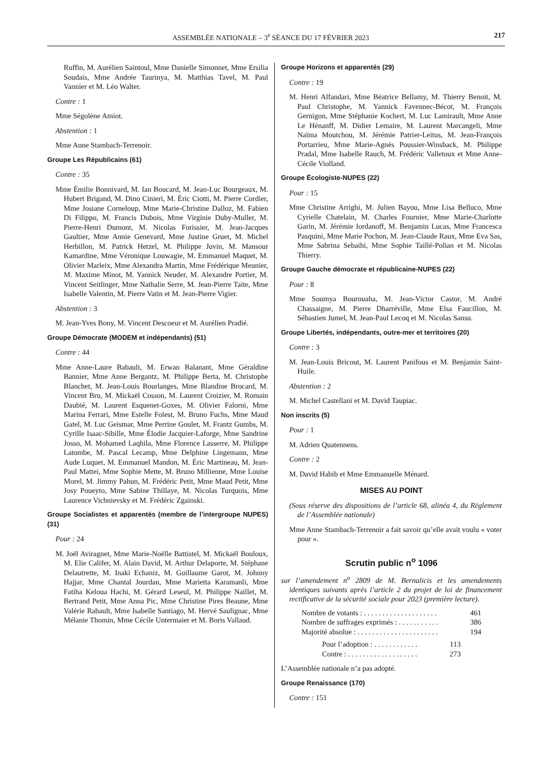ASSEMBLÉE NATIONALE – 3<sup>e</sup> SÉANCE DU 17 FÉVRIER 2023 217
Ruffin, M. Aurélien Saintoul, Mme Danielle Simonnet, Mme Ersilia Soudais, Mme Andrée Taurinya, M. Matthias Tavel, M. Paul Vannier et M. Léo Walter.
Contre : 1
Mme Ségolène Amiot.
Abstention : 1
Mme Anne Stambach-Terrenoir.
Groupe Les Républicains (61)
Contre : 35
Mme Émilie Bonnivard, M. Ian Boucard, M. Jean-Luc Bourgeaux, M. Hubert Brigand, M. Dino Cinieri, M. Éric Ciotti, M. Pierre Cordier, Mme Josiane Corneloup, Mme Marie-Christine Dalloz, M. Fabien Di Filippo, M. Francis Dubois, Mme Virginie Duby-Muller, M. Pierre-Henri Dumont, M. Nicolas Forissier, M. Jean-Jacques Gaultier, Mme Annie Genevard, Mme Justine Gruet, M. Michel Herbillon, M. Patrick Hetzel, M. Philippe Juvin, M. Mansour Kamardine, Mme Véronique Louwagie, M. Emmanuel Maquet, M. Olivier Marleix, Mme Alexandra Martin, Mme Frédérique Meunier, M. Maxime Minot, M. Yannick Neuder, M. Alexandre Portier, M. Vincent Seitlinger, Mme Nathalie Serre, M. Jean-Pierre Taite, Mme Isabelle Valentin, M. Pierre Vatin et M. Jean-Pierre Vigier.
Abstention : 3
M. Jean-Yves Bony, M. Vincent Descoeur et M. Aurélien Pradié.
Groupe Démocrate (MODEM et indépendants) (51)
Contre : 44
Mme Anne-Laure Babault, M. Erwan Balanant, Mme Géraldine Bannier, Mme Anne Bergantz, M. Philippe Berta, M. Christophe Blanchet, M. Jean-Louis Bourlanges, Mme Blandine Brocard, M. Vincent Bru, M. Mickaël Cosson, M. Laurent Croizier, M. Romain Daubié, M. Laurent Esquenet-Goxes, M. Olivier Falorni, Mme Marina Ferrari, Mme Estelle Folest, M. Bruno Fuchs, Mme Maud Gatel, M. Luc Geismar, Mme Perrine Goulet, M. Frantz Gumbs, M. Cyrille Isaac-Sibille, Mme Élodie Jacquier-Laforge, Mme Sandrine Josso, M. Mohamed Laqhila, Mme Florence Lasserre, M. Philippe Latombe, M. Pascal Lecamp, Mme Delphine Lingemann, Mme Aude Luquet, M. Emmanuel Mandon, M. Éric Martineau, M. Jean-Paul Mattei, Mme Sophie Mette, M. Bruno Millienne, Mme Louise Morel, M. Jimmy Pahun, M. Frédéric Petit, Mme Maud Petit, Mme Josy Poueyto, Mme Sabine Thillaye, M. Nicolas Turquois, Mme Laurence Vichnievsky et M. Frédéric Zgainski.
Groupe Socialistes et apparentés (membre de l’intergroupe NUPES) (31)
Pour : 24
M. Joël Aviragnet, Mme Marie-Noëlle Battistel, M. Mickaël Bouloux, M. Elie Califer, M. Alain David, M. Arthur Delaporte, M. Stéphane Delautrette, M. Inaki Echaniz, M. Guillaume Garot, M. Johnny Hajjar, Mme Chantal Jourdan, Mme Marietta Karamanli, Mme Fatiha Keloua Hachi, M. Gérard Leseul, M. Philippe Naillet, M. Bertrand Petit, Mme Anna Pic, Mme Christine Pires Beaune, Mme Valérie Rabault, Mme Isabelle Santiago, M. Hervé Saulignac, Mme Mélanie Thomin, Mme Cécile Untermaier et M. Boris Vallaud.
Groupe Horizons et apparentés (29)
Contre : 19
M. Henri Alfandari, Mme Béatrice Bellamy, M. Thierry Benoit, M. Paul Christophe, M. Yannick Favennec-Bécot, M. François Gernigon, Mme Stéphanie Kochert, M. Luc Lamirault, Mme Anne Le Hénanff, M. Didier Lemaire, M. Laurent Marcangeli, Mme Naïma Moutchou, M. Jérémie Patrier-Leitus, M. Jean-François Portarrieu, Mme Marie-Agnès Poussier-Winsback, M. Philippe Pradal, Mme Isabelle Rauch, M. Frédéric Valletoux et Mme Anne-Cécile Violland.
Groupe Écologiste-NUPES (22)
Pour : 15
Mme Christine Arrighi, M. Julien Bayou, Mme Lisa Belluco, Mme Cyrielle Chatelain, M. Charles Fournier, Mme Marie-Charlotte Garin, M. Jérémie Iordanoff, M. Benjamin Lucas, Mme Francesca Pasquini, Mme Marie Pochon, M. Jean-Claude Raux, Mme Eva Sas, Mme Sabrina Sebaihi, Mme Sophie Taillé-Polian et M. Nicolas Thierry.
Groupe Gauche démocrate et républicaine-NUPES (22)
Pour : 8
Mme Soumya Bourouaha, M. Jean-Victor Castor, M. André Chassaigne, M. Pierre Dharréville, Mme Elsa Faucillon, M. Sébastien Jumel, M. Jean-Paul Lecoq et M. Nicolas Sansu.
Groupe Libertés, indépendants, outre-mer et territoires (20)
Contre : 3
M. Jean-Louis Bricout, M. Laurent Panifous et M. Benjamin Saint-Huile.
Abstention : 2
M. Michel Castellani et M. David Taupiac.
Non inscrits (5)
Pour : 1
M. Adrien Quatennens.
Contre : 2
M. David Habib et Mme Emmanuelle Ménard.
MISES AU POINT
(Sous réserve des dispositions de l’article 68, alinéa 4, du Règlement de l’Assemblée nationale)
Mme Anne Stambach-Terrenoir a fait savoir qu’elle avait voulu « voter pour ».
Scrutin public n<sup>o</sup> 1096
sur l’amendement n<sup>o</sup> 2809 de M. Bernalicis et les amendements identiques suivants après l’article 2 du projet de loi de financement rectificative de la sécurité sociale pour 2023 (première lecture).
Nombre de votants : . . . . . . . . . . . . . . . . . . . . 461
Nombre de suffrages exprimés : . . . . . . . . . . . 386
Majorité absolue : . . . . . . . . . . . . . . . . . . . . . . 194
Pour l’adoption : . . . . . . . . . . . . 113
Contre : . . . . . . . . . . . . . . . . . . . 273
L’Assemblée nationale n’a pas adopté.
Groupe Renaissance (170)
Contre : 151